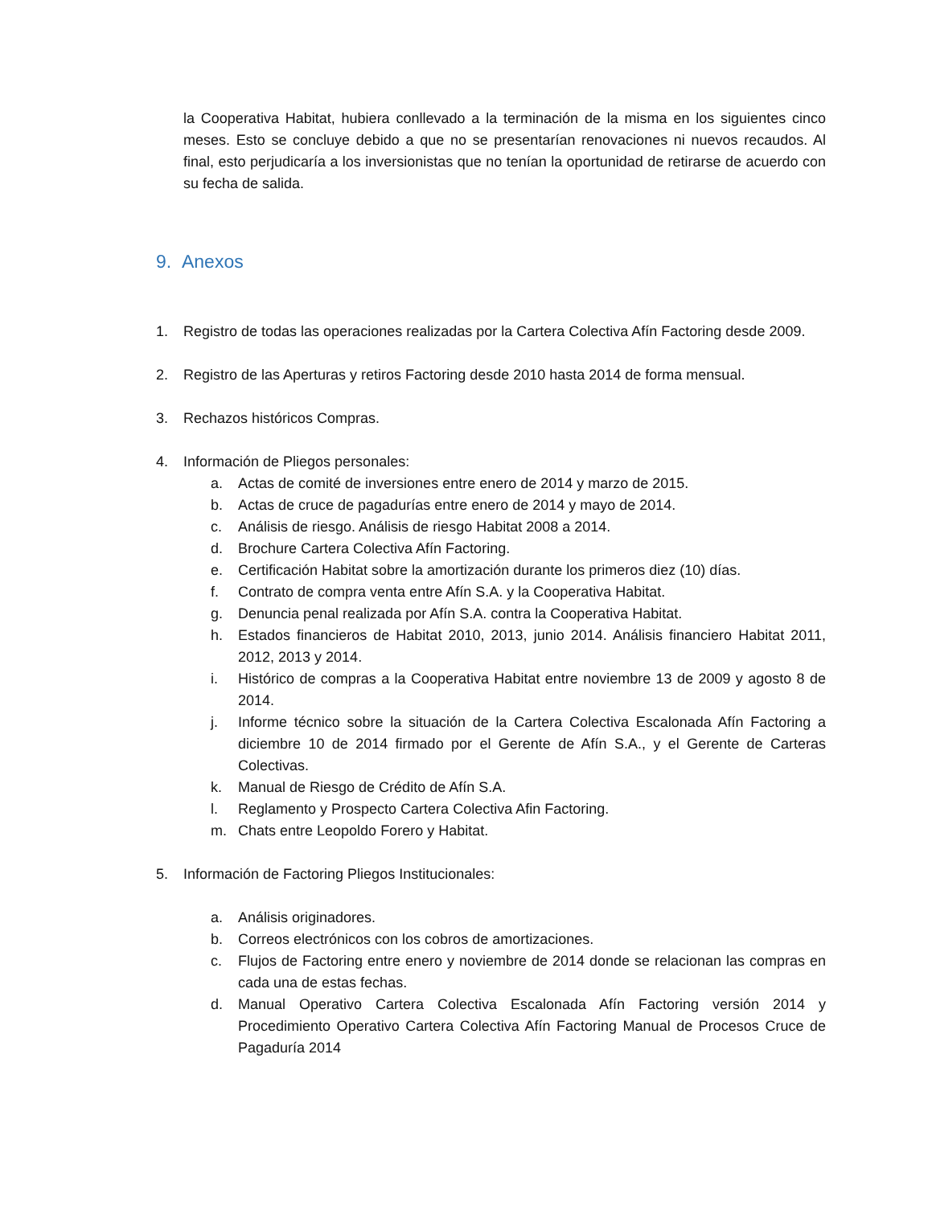la Cooperativa Habitat, hubiera conllevado a la terminación de la misma en los siguientes cinco meses. Esto se concluye debido a que no se presentarían renovaciones ni nuevos recaudos. Al final, esto perjudicaría a los inversionistas que no tenían la oportunidad de retirarse de acuerdo con su fecha de salida.
9. Anexos
1. Registro de todas las operaciones realizadas por la Cartera Colectiva Afín Factoring desde 2009.
2. Registro de las Aperturas y retiros Factoring desde 2010 hasta 2014 de forma mensual.
3. Rechazos históricos Compras.
4. Información de Pliegos personales:
a. Actas de comité de inversiones entre enero de 2014 y marzo de 2015.
b. Actas de cruce de pagadurías entre enero de 2014 y mayo de 2014.
c. Análisis de riesgo. Análisis de riesgo Habitat 2008 a 2014.
d. Brochure Cartera Colectiva Afín Factoring.
e. Certificación Habitat sobre la amortización durante los primeros diez (10) días.
f. Contrato de compra venta entre Afín S.A. y la Cooperativa Habitat.
g. Denuncia penal realizada por Afín S.A. contra la Cooperativa Habitat.
h. Estados financieros de Habitat 2010, 2013, junio 2014. Análisis financiero Habitat 2011, 2012, 2013 y 2014.
i. Histórico de compras a la Cooperativa Habitat entre noviembre 13 de 2009 y agosto 8 de 2014.
j. Informe técnico sobre la situación de la Cartera Colectiva Escalonada Afín Factoring a diciembre 10 de 2014 firmado por el Gerente de Afín S.A., y el Gerente de Carteras Colectivas.
k. Manual de Riesgo de Crédito de Afín S.A.
l. Reglamento y Prospecto Cartera Colectiva Afin Factoring.
m. Chats entre Leopoldo Forero y Habitat.
5. Información de Factoring Pliegos Institucionales:
a. Análisis originadores.
b. Correos electrónicos con los cobros de amortizaciones.
c. Flujos de Factoring entre enero y noviembre de 2014 donde se relacionan las compras en cada una de estas fechas.
d. Manual Operativo Cartera Colectiva Escalonada Afín Factoring versión 2014 y Procedimiento Operativo Cartera Colectiva Afín Factoring Manual de Procesos Cruce de Pagaduría 2014